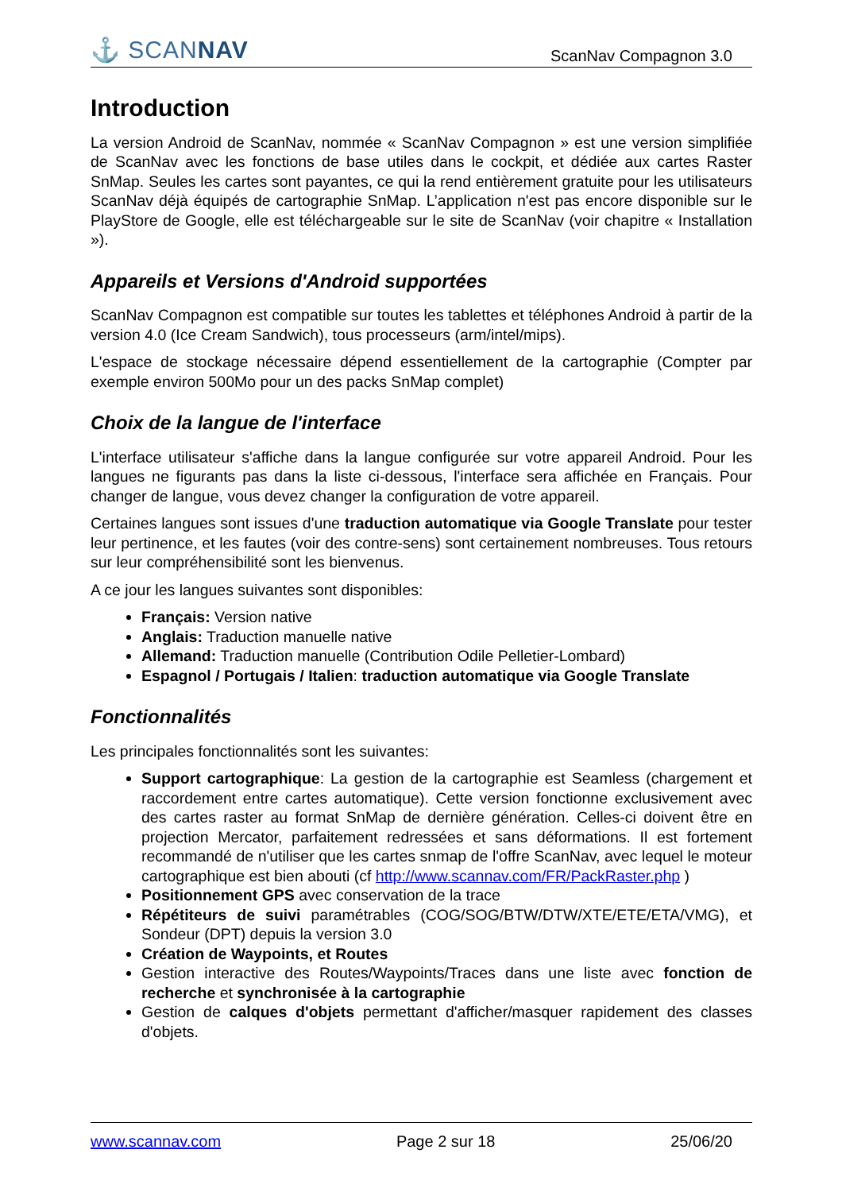⚓ SCANNAV
ScanNav Compagnon 3.0
Introduction
La version Android de ScanNav, nommée « ScanNav Compagnon » est une version simplifiée de ScanNav avec les fonctions de base utiles dans le cockpit, et dédiée aux cartes Raster SnMap. Seules les cartes sont payantes, ce qui la rend entièrement gratuite pour les utilisateurs ScanNav déjà équipés de cartographie SnMap. L’application n'est pas encore disponible sur le PlayStore de Google, elle est téléchargeable sur le site de ScanNav (voir chapitre « Installation »).
Appareils et Versions d'Android supportées
ScanNav Compagnon est compatible sur toutes les tablettes et téléphones Android à partir de la version 4.0 (Ice Cream Sandwich), tous processeurs (arm/intel/mips).
L'espace de stockage nécessaire dépend essentiellement de la cartographie (Compter par exemple environ 500Mo pour un des packs SnMap complet)
Choix de la langue de l'interface
L'interface utilisateur s'affiche dans la langue configurée sur votre appareil Android. Pour les langues ne figurants pas dans la liste ci-dessous, l'interface sera affichée en Français. Pour changer de langue, vous devez changer la configuration de votre appareil.
Certaines langues sont issues d'une traduction automatique via Google Translate pour tester leur pertinence, et les fautes (voir des contre-sens) sont certainement nombreuses. Tous retours sur leur compréhensibilité sont les bienvenus.
A ce jour les langues suivantes sont disponibles:
Français: Version native
Anglais: Traduction manuelle native
Allemand: Traduction manuelle (Contribution Odile Pelletier-Lombard)
Espagnol / Portugais / Italien: traduction automatique via Google Translate
Fonctionnalités
Les principales fonctionnalités sont les suivantes:
Support cartographique: La gestion de la cartographie est Seamless (chargement et raccordement entre cartes automatique). Cette version fonctionne exclusivement avec des cartes raster au format SnMap de dernière génération. Celles-ci doivent être en projection Mercator, parfaitement redressées et sans déformations. Il est fortement recommandé de n'utiliser que les cartes snmap de l'offre ScanNav, avec lequel le moteur cartographique est bien abouti (cf http://www.scannav.com/FR/PackRaster.php )
Positionnement GPS avec conservation de la trace
Répétiteurs de suivi paramétrables (COG/SOG/BTW/DTW/XTE/ETE/ETA/VMG), et Sondeur (DPT) depuis la version 3.0
Création de Waypoints, et Routes
Gestion interactive des Routes/Waypoints/Traces dans une liste avec fonction de recherche et synchronisée à la cartographie
Gestion de calques d'objets permettant d'afficher/masquer rapidement des classes d'objets.
www.scannav.com Page 2 sur 18 25/06/20